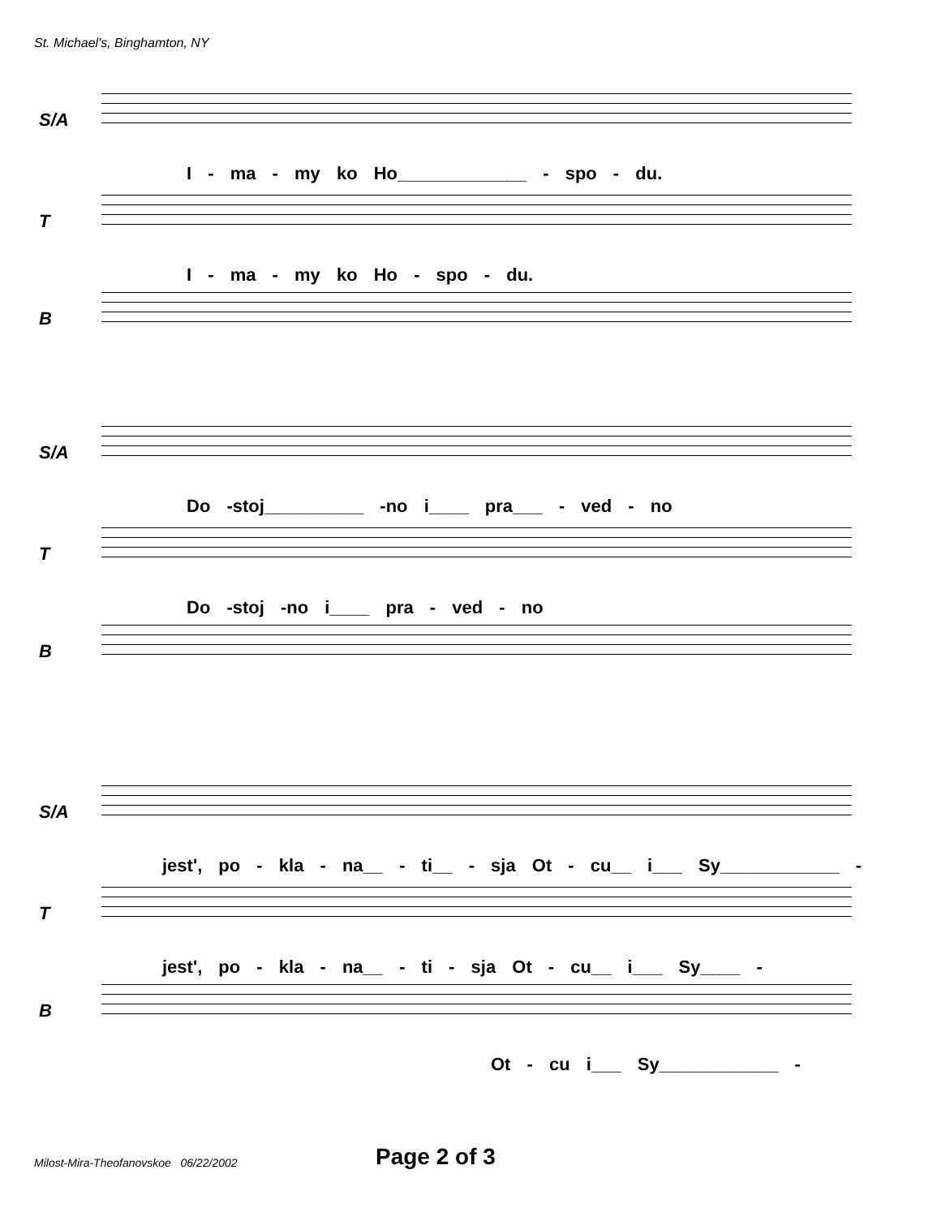St. Michael's, Binghamton, NY
S/A
I - ma - my ko Ho_____________ - spo - du.
T
I - ma - my ko Ho - spo - du.
B
S/A
Do -stoj__________ -no i____ pra___ - ved - no
T
Do -stoj -no i____ pra - ved - no
B
S/A
jest', po - kla - na__ - ti__ - sja Ot - cu__ i___ Sy____________ -
T
jest', po - kla - na__ - ti - sja Ot - cu__ i___ Sy____ -
B
Ot - cu i___ Sy____________ -
Milost-Mira-Theofanovskoe 06/22/2002
Page 2 of 3